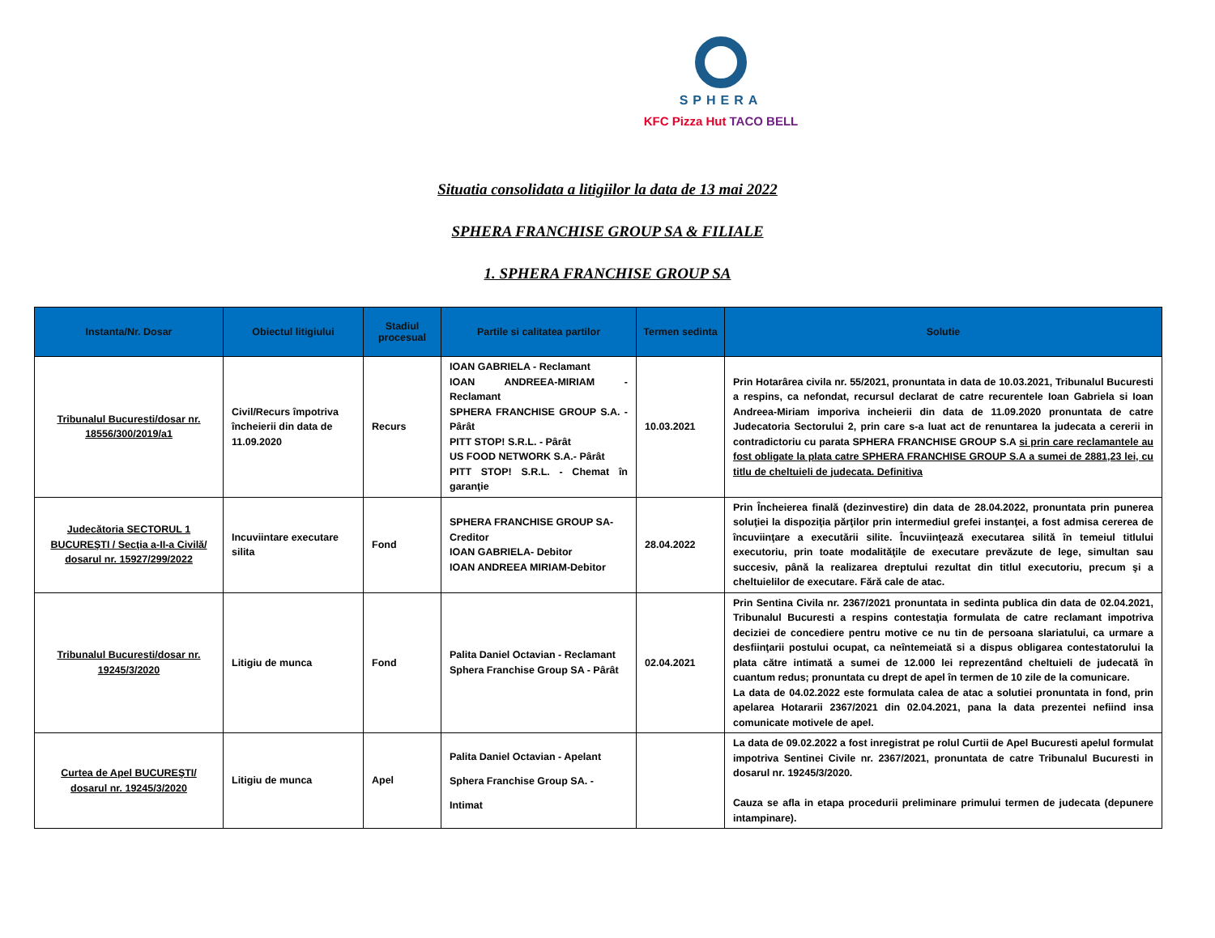SPHERA
KFC Pizza Hut TACO BELL
Situatia consolidata a litigiilor la data de 13 mai 2022
SPHERA FRANCHISE GROUP SA & FILIALE
1. SPHERA FRANCHISE GROUP SA
| Instanta/Nr. Dosar | Obiectul litigiului | Stadiul procesual | Partile si calitatea partilor | Termen sedinta | Solutie |
| --- | --- | --- | --- | --- | --- |
| Tribunalul Bucuresti/dosar nr. 18556/300/2019/a1 | Civil/Recurs împotriva încheierii din data de 11.09.2020 | Recurs | IOAN GABRIELA - Reclamant IOAN ANDREEA-MIRIAM - Reclamant SPHERA FRANCHISE GROUP S.A. - Pârât PITT STOP! S.R.L. - Pârât US FOOD NETWORK S.A.- Pârât PITT STOP! S.R.L. - Chemat în garanţie | 10.03.2021 | Prin Hotarârea civila nr. 55/2021, pronuntata in data de 10.03.2021, Tribunalul Bucuresti a respins, ca nefondat, recursul declarat de catre recurentele Ioan Gabriela si Ioan Andreea-Miriam imporiva incheierii din data de 11.09.2020 pronuntata de catre Judecatoria Sectorului 2, prin care s-a luat act de renuntarea la judecata a cererii in contradictoriu cu parata SPHERA FRANCHISE GROUP S.A si prin care reclamantele au fost obligate la plata catre SPHERA FRANCHISE GROUP S.A a sumei de 2881,23 lei, cu titlu de cheltuieli de judecata. Definitiva |
| Judecătoria SECTORUL 1 BUCUREŞTI / Secţia a-II-a Civilă/ dosarul nr. 15927/299/2022 | Incuviintare executare silita | Fond | SPHERA FRANCHISE GROUP SA-Creditor IOAN GABRIELA- Debitor IOAN ANDREEA MIRIAM-Debitor | 28.04.2022 | Prin Încheierea finală (dezinvestire) din data de 28.04.2022, pronuntata prin punerea soluţiei la dispoziţia părţilor prin intermediul grefei instanţei, a fost admisa cererea de încuviinţare a executării silite. Încuviinţează executarea silită în temeiul titlului executoriu, prin toate modalităţile de executare prevăzute de lege, simultan sau succesiv, până la realizarea dreptului rezultat din titlul executoriu, precum şi a cheltuielilor de executare. Fără cale de atac. |
| Tribunalul Bucuresti/dosar nr. 19245/3/2020 | Litigiu de munca | Fond | Palita Daniel Octavian - Reclamant Sphera Franchise Group SA - Pârât | 02.04.2021 | Prin Sentina Civila nr. 2367/2021 pronuntata in sedinta publica din data de 02.04.2021, Tribunalul Bucuresti a respins contestaţia formulata de catre reclamant impotriva deciziei de concediere pentru motive ce nu tin de persoana slariatului, ca urmare a desfiinţarii postului ocupat, ca neîntemeiată si a dispus obligarea contestatorului la plata către intimată a sumei de 12.000 lei reprezentând cheltuieli de judecată în cuantum redus; pronuntata cu drept de apel în termen de 10 zile de la comunicare. La data de 04.02.2022 este formulata calea de atac a solutiei pronuntata in fond, prin apelarea Hotararii 2367/2021 din 02.04.2021, pana la data prezentei nefiind insa comunicate motivele de apel. |
| Curtea de Apel BUCUREŞTI/ dosarul nr. 19245/3/2020 | Litigiu de munca | Apel | Palita Daniel Octavian - Apelant Sphera Franchise Group SA. - Intimat | | La data de 09.02.2022 a fost inregistrat pe rolul Curtii de Apel Bucuresti apelul formulat impotriva Sentinei Civile nr. 2367/2021, pronuntata de catre Tribunalul Bucuresti in dosarul nr. 19245/3/2020. Cauza se afla in etapa procedurii preliminare primului termen de judecata (depunere intampinare). |